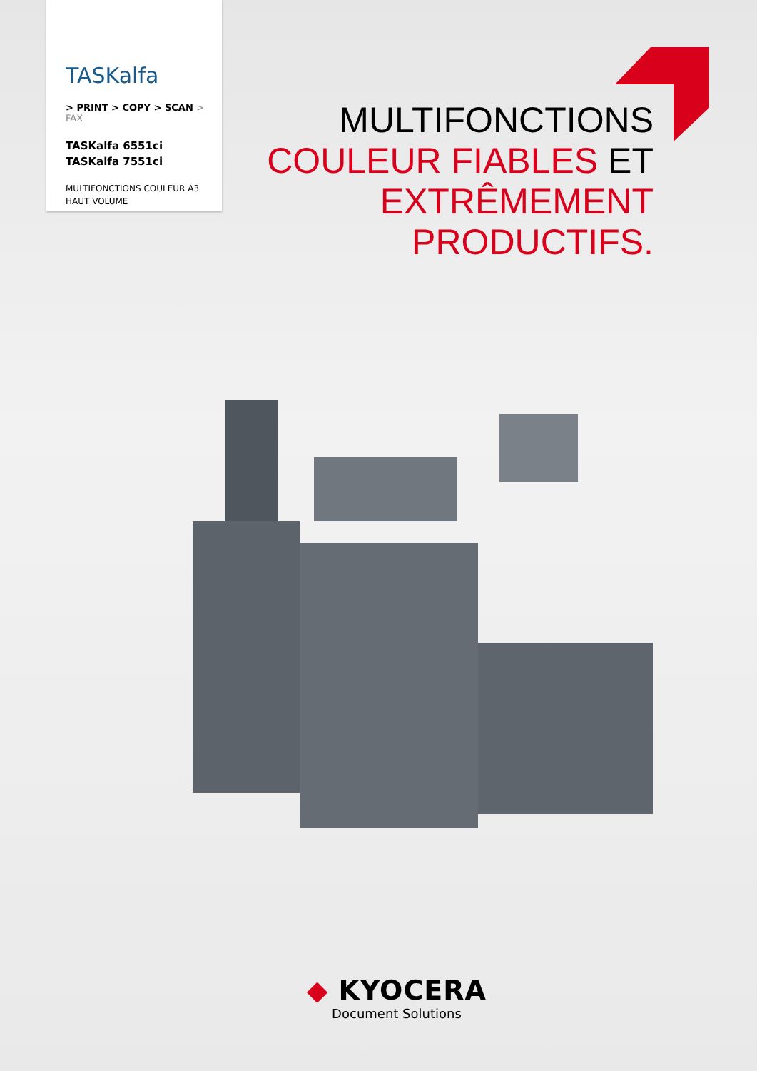TASKalfa
> PRINT > COPY > SCAN > FAX
TASKalfa 6551ci
TASKalfa 7551ci
MULTIFONCTIONS COULEUR A3
HAUT VOLUME
MULTIFONCTIONS
COULEUR FIABLES ET
EXTRÊMEMENT
PRODUCTIFS.
◆ KYOCERA
Document Solutions